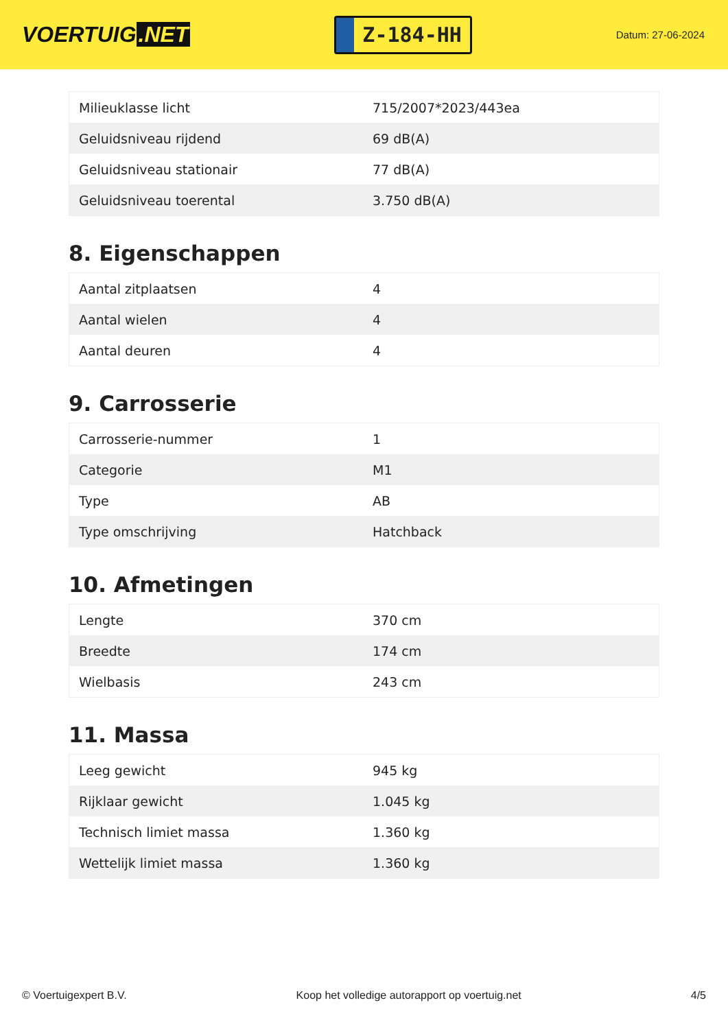VOERTUIG.NET
Z-184-HH
Datum: 27-06-2024
| Milieuklasse licht | 715/2007*2023/443ea |
| Geluidsniveau rijdend | 69 dB(A) |
| Geluidsniveau stationair | 77 dB(A) |
| Geluidsniveau toerental | 3.750 dB(A) |
8. Eigenschappen
| Aantal zitplaatsen | 4 |
| Aantal wielen | 4 |
| Aantal deuren | 4 |
9. Carrosserie
| Carrosserie-nummer | 1 |
| Categorie | M1 |
| Type | AB |
| Type omschrijving | Hatchback |
10. Afmetingen
| Lengte | 370 cm |
| Breedte | 174 cm |
| Wielbasis | 243 cm |
11. Massa
| Leeg gewicht | 945 kg |
| Rijklaar gewicht | 1.045 kg |
| Technisch limiet massa | 1.360 kg |
| Wettelijk limiet massa | 1.360 kg |
© Voertuigexpert B.V. Koop het volledige autorapport op voertuig.net 4/5